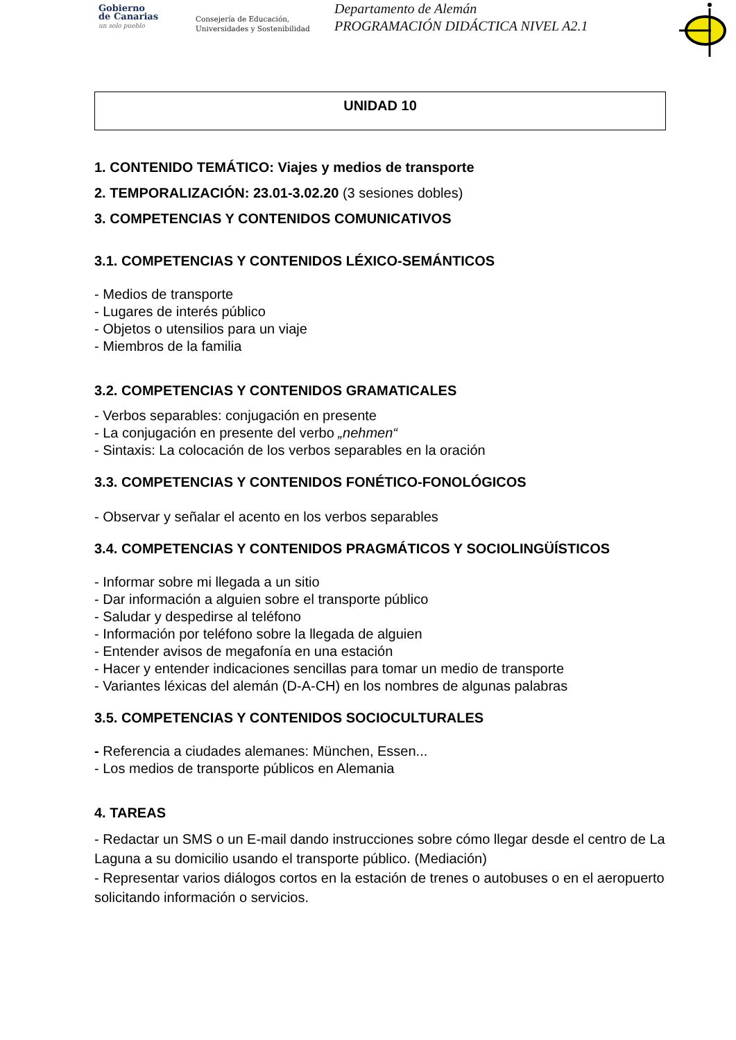Gobierno
de Canarias
un solo pueblo
Consejería de Educación,
Universidades y Sostenibilidad
Departamento de Alemán
PROGRAMACIÓN DIDÁCTICA NIVEL A2.1
UNIDAD 10
1. CONTENIDO TEMÁTICO: Viajes y medios de transporte
2. TEMPORALIZACIÓN: 23.01-3.02.20 (3 sesiones dobles)
3. COMPETENCIAS Y CONTENIDOS COMUNICATIVOS
3.1. COMPETENCIAS Y CONTENIDOS LÉXICO-SEMÁNTICOS
- Medios de transporte
- Lugares de interés público
- Objetos o utensilios para un viaje
- Miembros de la familia
3.2. COMPETENCIAS Y CONTENIDOS GRAMATICALES
- Verbos separables: conjugación en presente
- La conjugación en presente del verbo „nehmen“
- Sintaxis: La colocación de los verbos separables en la oración
3.3. COMPETENCIAS Y CONTENIDOS FONÉTICO-FONOLÓGICOS
- Observar y señalar el acento en los verbos separables
3.4. COMPETENCIAS Y CONTENIDOS PRAGMÁTICOS Y SOCIOLINGÜÍSTICOS
- Informar sobre mi llegada a un sitio
- Dar información a alguien sobre el transporte público
- Saludar y despedirse al teléfono
- Información por teléfono sobre la llegada de alguien
- Entender avisos de megafonía en una estación
- Hacer y entender indicaciones sencillas para tomar un medio de transporte
- Variantes léxicas del alemán (D-A-CH) en los nombres de algunas palabras
3.5. COMPETENCIAS Y CONTENIDOS SOCIOCULTURALES
- Referencia a ciudades alemanes: München, Essen...
- Los medios de transporte públicos en Alemania
4. TAREAS
- Redactar un SMS o un E-mail dando instrucciones sobre cómo llegar desde el centro de La Laguna a su domicilio usando el transporte público. (Mediación)
- Representar varios diálogos cortos en la estación de trenes o autobuses o en el aeropuerto solicitando información o servicios.